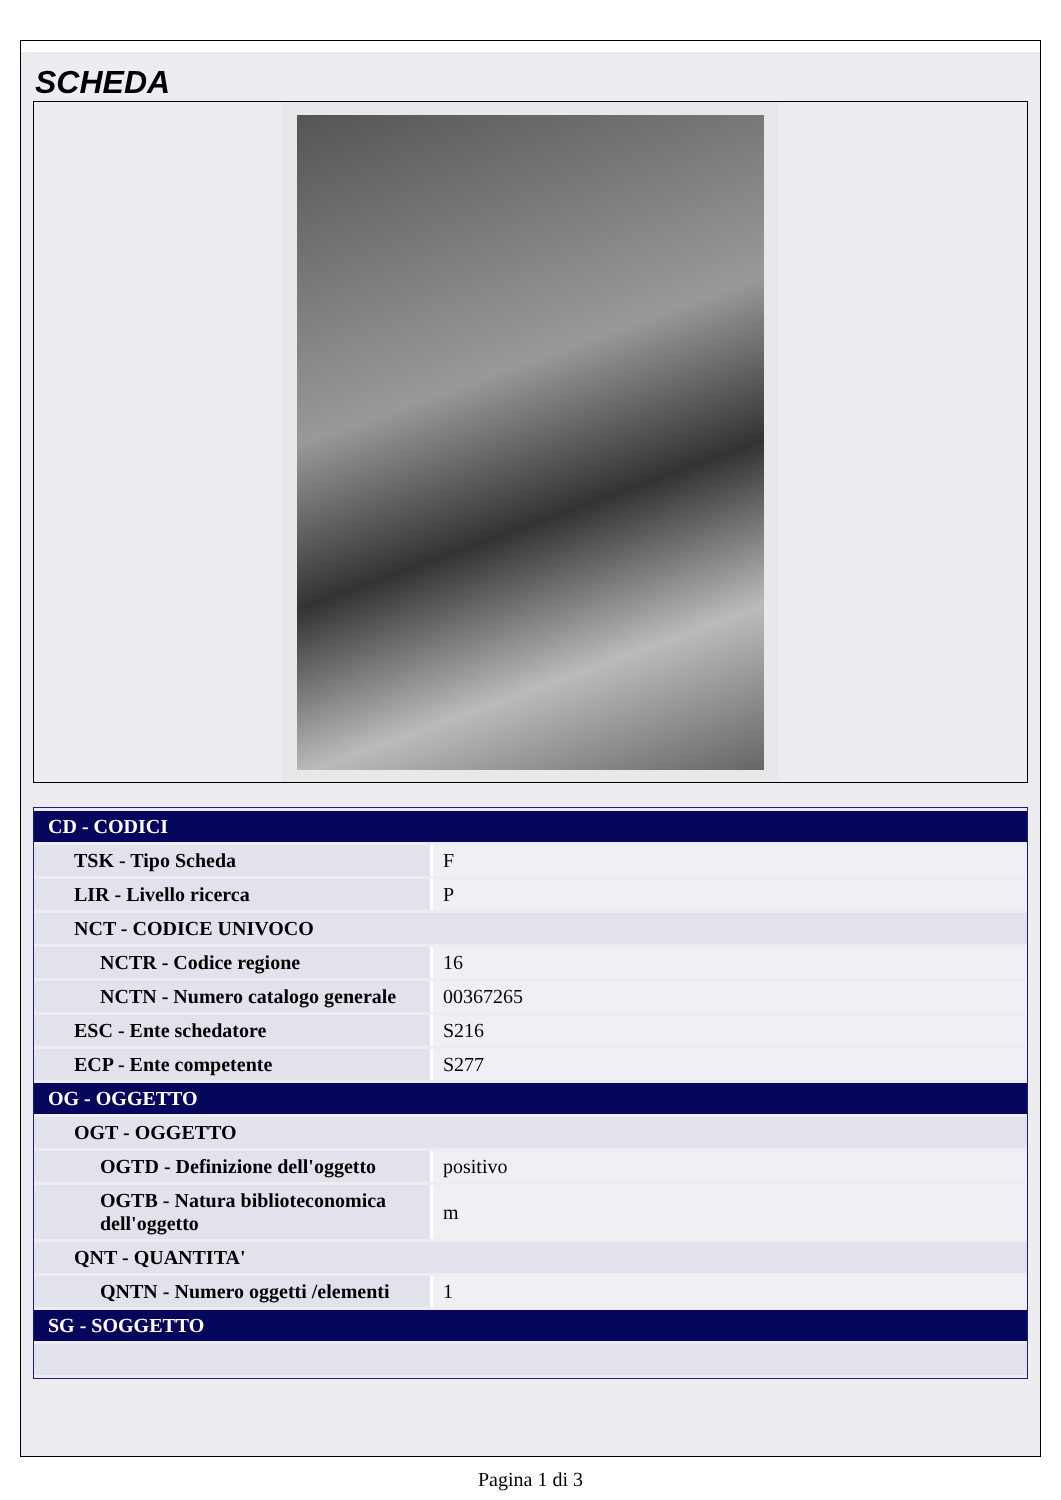SCHEDA
| CD - CODICI | |
| TSK - Tipo Scheda | F |
| LIR - Livello ricerca | P |
| NCT - CODICE UNIVOCO | |
| NCTR - Codice regione | 16 |
| NCTN - Numero catalogo generale | 00367265 |
| ESC - Ente schedatore | S216 |
| ECP - Ente competente | S277 |
| OG - OGGETTO | |
| OGT - OGGETTO | |
| OGTD - Definizione dell'oggetto | positivo |
| OGTB - Natura biblioteconomica dell'oggetto | m |
| QNT - QUANTITA' | |
| QNTN - Numero oggetti /elementi | 1 |
| SG - SOGGETTO | |
Pagina 1 di 3